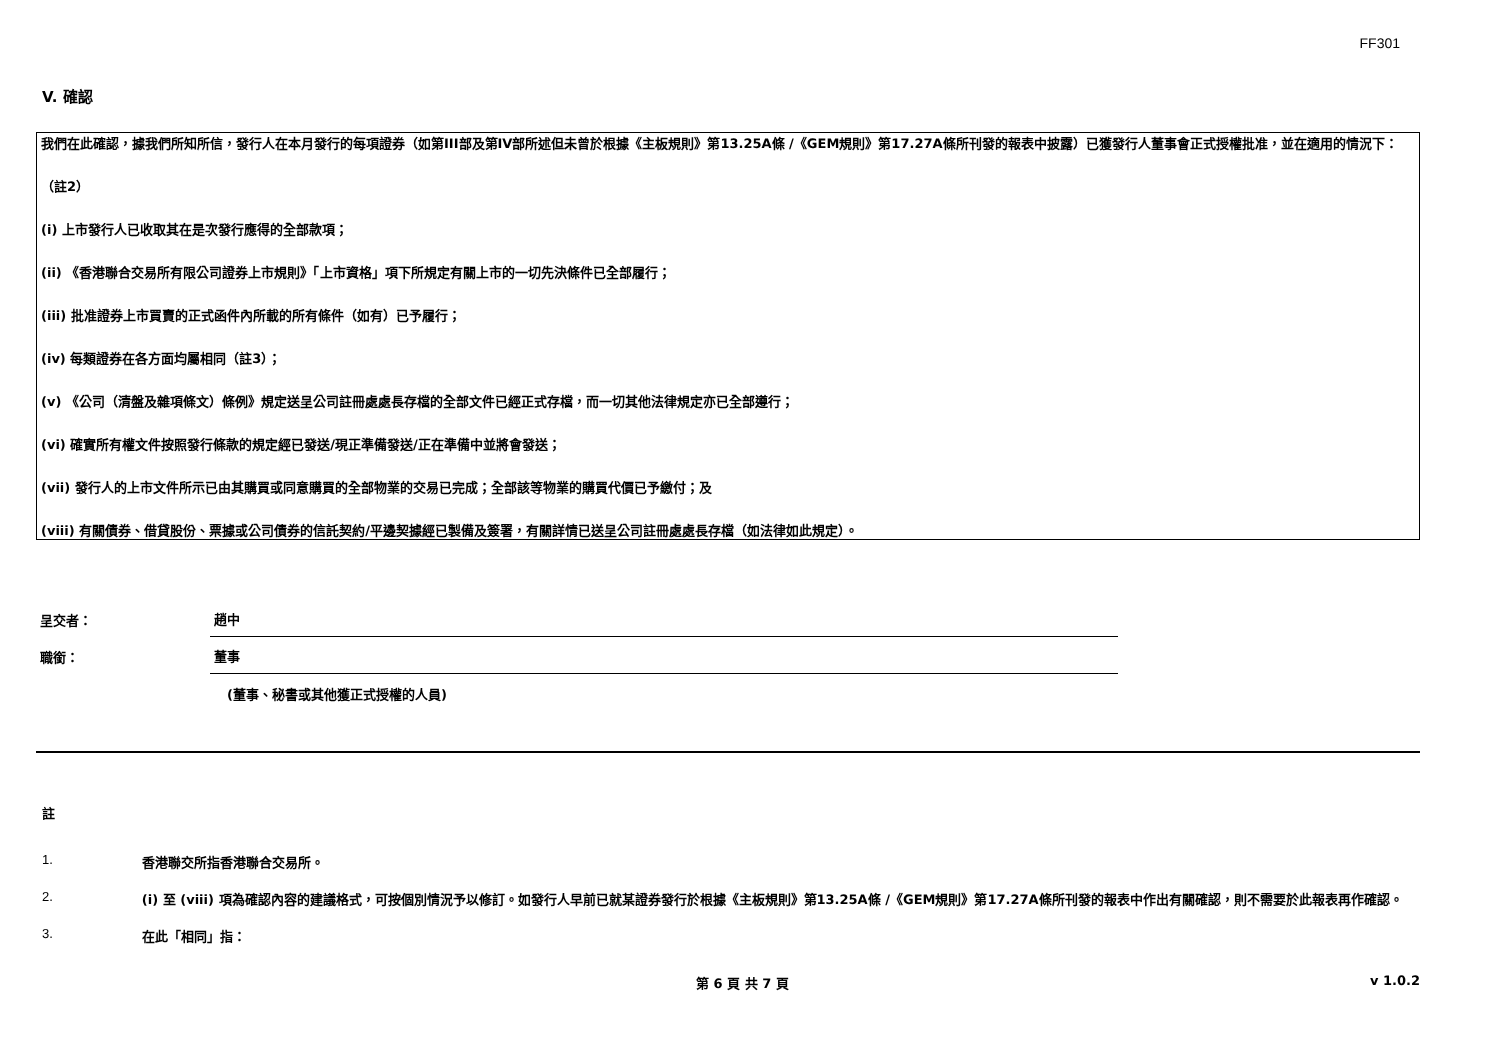FF301
V. 確認
我們在此確認，據我們所知所信，發行人在本月發行的每項證券（如第III部及第IV部所述但未曾於根據《主板規則》第13.25A條 /《GEM規則》第17.27A條所刊發的報表中披露）已獲發行人董事會正式授權批准，並在適用的情況下：
（註2）
(i) 上市發行人已收取其在是次發行應得的全部款項；
(ii) 《香港聯合交易所有限公司證券上市規則》「上市資格」項下所規定有關上市的一切先決條件已全部履行；
(iii) 批准證券上市買賣的正式函件內所載的所有條件（如有）已予履行；
(iv) 每類證券在各方面均屬相同（註3）；
(v) 《公司（清盤及雜項條文）條例》規定送呈公司註冊處處長存檔的全部文件已經正式存檔，而一切其他法律規定亦已全部遵行；
(vi) 確實所有權文件按照發行條款的規定經已發送/現正準備發送/正在準備中並將會發送；
(vii) 發行人的上市文件所示已由其購買或同意購買的全部物業的交易已完成；全部該等物業的購買代價已予繳付；及
(viii) 有關債券、借貸股份、票據或公司債券的信託契約/平邊契據經已製備及簽署，有關詳情已送呈公司註冊處處長存檔（如法律如此規定）。
呈交者：
趙中
職銜：
董事
(董事、秘書或其他獲正式授權的人員)
註
1. 香港聯交所指香港聯合交易所。
2. (i) 至 (viii) 項為確認內容的建議格式，可按個別情況予以修訂。如發行人早前已就某證券發行於根據《主板規則》第13.25A條 /《GEM規則》第17.27A條所刊發的報表中作出有關確認，則不需要於此報表再作確認。
3. 在此「相同」指：
第 6 頁 共 7 頁 v 1.0.2